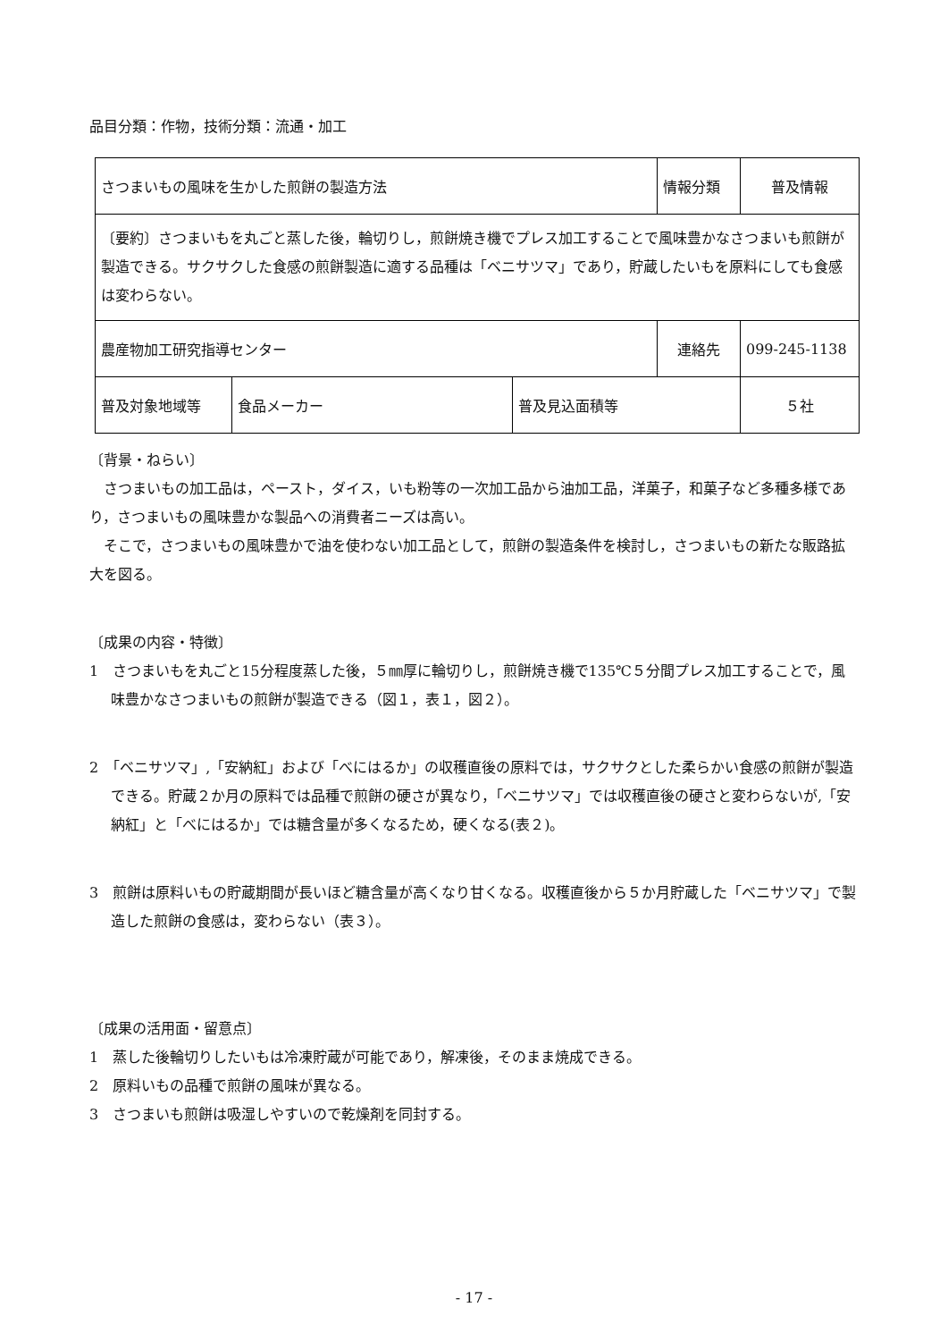品目分類：作物，技術分類：流通・加工
| さつまいもの風味を生かした煎餅の製造方法 | | | 情報分類 | 普及情報 |
| 〔要約〕さつまいもを丸ごと蒸した後，輪切りし，煎餅焼き機でプレス加工することで風味豊かなさつまいも煎餅が製造できる。サクサクした食感の煎餅製造に適する品種は「ベニサツマ」であり，貯蔵したいもを原料にしても食感は変わらない。 | | | | |
| 農産物加工研究指導センター | | | 連絡先 | 099-245-1138 |
| 普及対象地域等 | 食品メーカー | 普及見込面積等 | | ５社 |
〔背景・ねらい〕
　さつまいもの加工品は，ペースト，ダイス，いも粉等の一次加工品から油加工品，洋菓子，和菓子など多種多様であり，さつまいもの風味豊かな製品への消費者ニーズは高い。
　そこで，さつまいもの風味豊かで油を使わない加工品として，煎餅の製造条件を検討し，さつまいもの新たな販路拡大を図る。
〔成果の内容・特徴〕
1　さつまいもを丸ごと15分程度蒸した後，５㎜厚に輪切りし，煎餅焼き機で135℃５分間プレス加工することで，風味豊かなさつまいもの煎餅が製造できる（図１，表１，図２）。
2　「ベニサツマ」,「安納紅」および「べにはるか」の収穫直後の原料では，サクサクとした柔らかい食感の煎餅が製造できる。貯蔵２か月の原料では品種で煎餅の硬さが異なり，「ベニサツマ」では収穫直後の硬さと変わらないが,「安納紅」と「べにはるか」では糖含量が多くなるため，硬くなる(表２)。
3　煎餅は原料いもの貯蔵期間が長いほど糖含量が高くなり甘くなる。収穫直後から５か月貯蔵した「ベニサツマ」で製造した煎餅の食感は，変わらない（表３）。
〔成果の活用面・留意点〕
1　蒸した後輪切りしたいもは冷凍貯蔵が可能であり，解凍後，そのまま焼成できる。
2　原料いもの品種で煎餅の風味が異なる。
3　さつまいも煎餅は吸湿しやすいので乾燥剤を同封する。
- 17 -